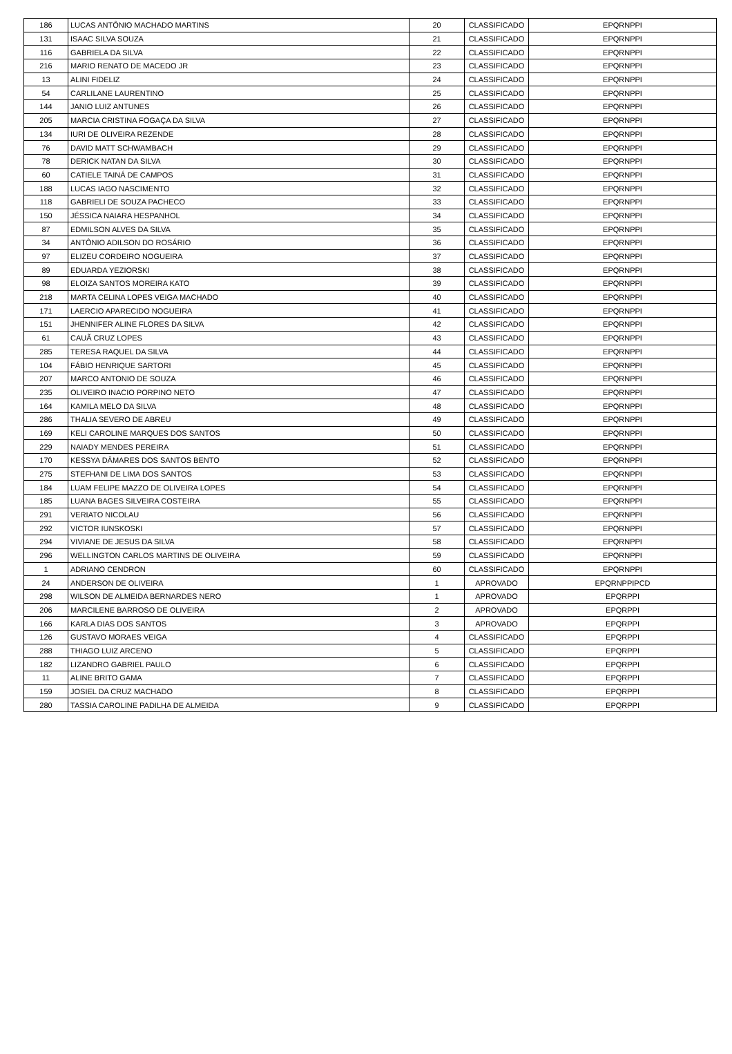| 186 | LUCAS ANTÔNIO MACHADO MARTINS | 20 | CLASSIFICADO | EPQRNPPI |
| 131 | ISAAC SILVA SOUZA | 21 | CLASSIFICADO | EPQRNPPI |
| 116 | GABRIELA DA SILVA | 22 | CLASSIFICADO | EPQRNPPI |
| 216 | MARIO RENATO DE MACEDO JR | 23 | CLASSIFICADO | EPQRNPPI |
| 13 | ALINI FIDELIZ | 24 | CLASSIFICADO | EPQRNPPI |
| 54 | CARLILANE LAURENTINO | 25 | CLASSIFICADO | EPQRNPPI |
| 144 | JANIO LUIZ ANTUNES | 26 | CLASSIFICADO | EPQRNPPI |
| 205 | MARCIA CRISTINA FOGAÇA DA SILVA | 27 | CLASSIFICADO | EPQRNPPI |
| 134 | IURI DE OLIVEIRA REZENDE | 28 | CLASSIFICADO | EPQRNPPI |
| 76 | DAVID MATT SCHWAMBACH | 29 | CLASSIFICADO | EPQRNPPI |
| 78 | DERICK NATAN DA SILVA | 30 | CLASSIFICADO | EPQRNPPI |
| 60 | CATIELE TAINÁ DE CAMPOS | 31 | CLASSIFICADO | EPQRNPPI |
| 188 | LUCAS IAGO NASCIMENTO | 32 | CLASSIFICADO | EPQRNPPI |
| 118 | GABRIELI DE SOUZA PACHECO | 33 | CLASSIFICADO | EPQRNPPI |
| 150 | JÉSSICA NAIARA HESPANHOL | 34 | CLASSIFICADO | EPQRNPPI |
| 87 | EDMILSON ALVES DA SILVA | 35 | CLASSIFICADO | EPQRNPPI |
| 34 | ANTÔNIO ADILSON DO ROSÁRIO | 36 | CLASSIFICADO | EPQRNPPI |
| 97 | ELIZEU CORDEIRO NOGUEIRA | 37 | CLASSIFICADO | EPQRNPPI |
| 89 | EDUARDA YEZIORSKI | 38 | CLASSIFICADO | EPQRNPPI |
| 98 | ELOIZA SANTOS MOREIRA KATO | 39 | CLASSIFICADO | EPQRNPPI |
| 218 | MARTA CELINA LOPES VEIGA MACHADO | 40 | CLASSIFICADO | EPQRNPPI |
| 171 | LAERCIO APARECIDO NOGUEIRA | 41 | CLASSIFICADO | EPQRNPPI |
| 151 | JHENNIFER ALINE FLORES DA SILVA | 42 | CLASSIFICADO | EPQRNPPI |
| 61 | CAUÃ CRUZ LOPES | 43 | CLASSIFICADO | EPQRNPPI |
| 285 | TERESA RAQUEL DA SILVA | 44 | CLASSIFICADO | EPQRNPPI |
| 104 | FÁBIO HENRIQUE SARTORI | 45 | CLASSIFICADO | EPQRNPPI |
| 207 | MARCO ANTONIO DE SOUZA | 46 | CLASSIFICADO | EPQRNPPI |
| 235 | OLIVEIRO INACIO PORPINO NETO | 47 | CLASSIFICADO | EPQRNPPI |
| 164 | KAMILA MELO DA SILVA | 48 | CLASSIFICADO | EPQRNPPI |
| 286 | THALIA SEVERO DE ABREU | 49 | CLASSIFICADO | EPQRNPPI |
| 169 | KELI CAROLINE MARQUES DOS SANTOS | 50 | CLASSIFICADO | EPQRNPPI |
| 229 | NAIADY MENDES PEREIRA | 51 | CLASSIFICADO | EPQRNPPI |
| 170 | KESSYA DÂMARES DOS SANTOS BENTO | 52 | CLASSIFICADO | EPQRNPPI |
| 275 | STEFHANI DE LIMA DOS SANTOS | 53 | CLASSIFICADO | EPQRNPPI |
| 184 | LUAM FELIPE MAZZO DE OLIVEIRA LOPES | 54 | CLASSIFICADO | EPQRNPPI |
| 185 | LUANA BAGES SILVEIRA COSTEIRA | 55 | CLASSIFICADO | EPQRNPPI |
| 291 | VERIATO NICOLAU | 56 | CLASSIFICADO | EPQRNPPI |
| 292 | VICTOR IUNSKOSKI | 57 | CLASSIFICADO | EPQRNPPI |
| 294 | VIVIANE DE JESUS DA SILVA | 58 | CLASSIFICADO | EPQRNPPI |
| 296 | WELLINGTON CARLOS MARTINS DE OLIVEIRA | 59 | CLASSIFICADO | EPQRNPPI |
| 1 | ADRIANO CENDRON | 60 | CLASSIFICADO | EPQRNPPI |
| 24 | ANDERSON DE OLIVEIRA | 1 | APROVADO | EPQRNPPIPCD |
| 298 | WILSON DE ALMEIDA BERNARDES NERO | 1 | APROVADO | EPQRPPI |
| 206 | MARCILENE BARROSO DE OLIVEIRA | 2 | APROVADO | EPQRPPI |
| 166 | KARLA DIAS DOS SANTOS | 3 | APROVADO | EPQRPPI |
| 126 | GUSTAVO MORAES VEIGA | 4 | CLASSIFICADO | EPQRPPI |
| 288 | THIAGO LUIZ ARCENO | 5 | CLASSIFICADO | EPQRPPI |
| 182 | LIZANDRO GABRIEL PAULO | 6 | CLASSIFICADO | EPQRPPI |
| 11 | ALINE BRITO GAMA | 7 | CLASSIFICADO | EPQRPPI |
| 159 | JOSIEL DA CRUZ MACHADO | 8 | CLASSIFICADO | EPQRPPI |
| 280 | TASSIA CAROLINE PADILHA DE ALMEIDA | 9 | CLASSIFICADO | EPQRPPI |